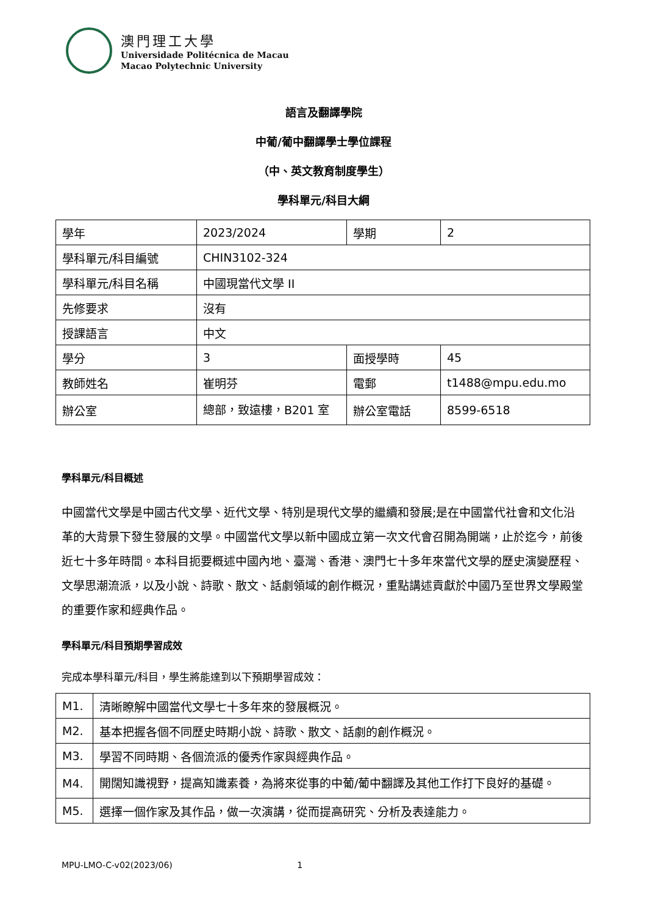澳門理工大學
Universidade Politécnica de Macau
Macao Polytechnic University
語言及翻譯學院
中葡/葡中翻譯學士學位課程
（中、英文教育制度學生）
學科單元/科目大綱
| 學年 | 2023/2024 | 學期 | 2 |
| 學科單元/科目編號 | CHIN3102-324 | | |
| 學科單元/科目名稱 | 中國現當代文學 II | | |
| 先修要求 | 沒有 | | |
| 授課語言 | 中文 | | |
| 學分 | 3 | 面授學時 | 45 |
| 教師姓名 | 崔明芬 | 電郵 | t1488@mpu.edu.mo |
| 辦公室 | 總部，致遠樓，B201 室 | 辦公室電話 | 8599-6518 |
學科單元/科目概述
中國當代文學是中國古代文學、近代文學、特別是現代文學的繼續和發展;是在中國當代社會和文化沿革的大背景下發生發展的文學。中國當代文學以新中國成立第一次文代會召開為開端，止於迄今，前後近七十多年時間。本科目扼要概述中國內地、臺灣、香港、澳門七十多年來當代文學的歷史演變歷程、文學思潮流派，以及小說、詩歌、散文、話劇領域的創作概況，重點講述貢獻於中國乃至世界文學殿堂的重要作家和經典作品。
學科單元/科目預期學習成效
完成本學科單元/科目，學生將能達到以下預期學習成效：
| M1. | 清晰瞭解中國當代文學七十多年來的發展概況。 |
| M2. | 基本把握各個不同歷史時期小說、詩歌、散文、話劇的創作概況。 |
| M3. | 學習不同時期、各個流派的優秀作家與經典作品。 |
| M4. | 開闊知識視野，提高知識素養，為將來從事的中葡/葡中翻譯及其他工作打下良好的基礎。 |
| M5. | 選擇一個作家及其作品，做一次演講，從而提高研究、分析及表達能力。 |
MPU-LMO-C-v02(2023/06) 1